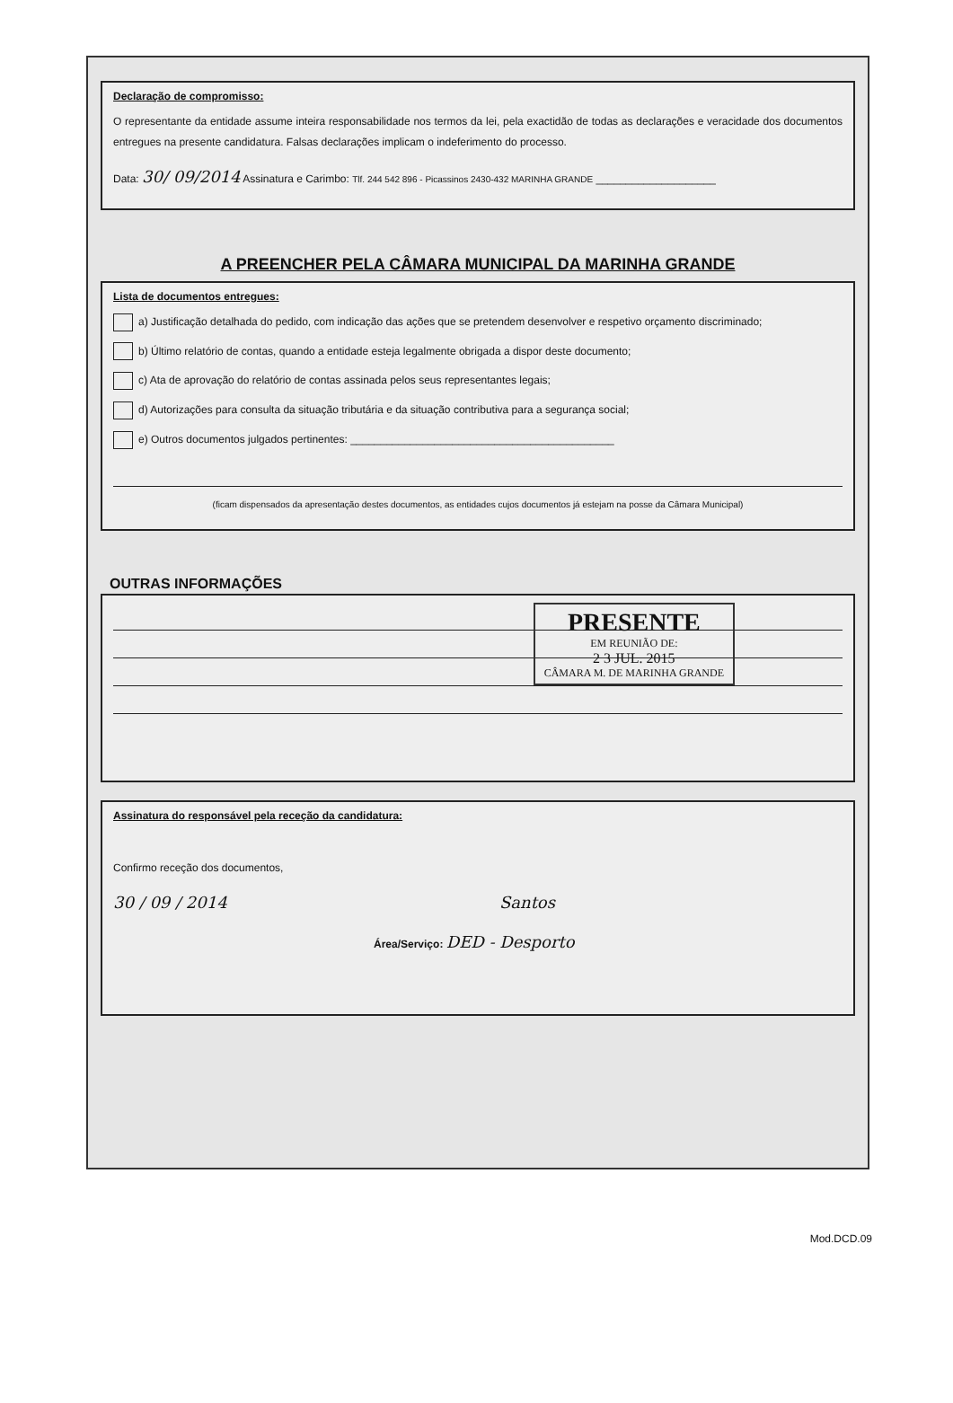Declaração de compromisso:
O representante da entidade assume inteira responsabilidade nos termos da lei, pela exactidão de todas as declarações e veracidade dos documentos entregues na presente candidatura. Falsas declarações implicam o indeferimento do processo.
Data: 30/ 09/2014 Assinatura e Carimbo: Tlf. 244 542 896 - Picassinos 2430-432 MARINHA GRANDE ____________________
A PREENCHER PELA CÂMARA MUNICIPAL DA MARINHA GRANDE
Lista de documentos entregues:
a) Justificação detalhada do pedido, com indicação das ações que se pretendem desenvolver e respetivo orçamento discriminado;
b) Último relatório de contas, quando a entidade esteja legalmente obrigada a dispor deste documento;
c) Ata de aprovação do relatório de contas assinada pelos seus representantes legais;
d) Autorizações para consulta da situação tributária e da situação contributiva para a segurança social;
e) Outros documentos julgados pertinentes: ____________________________________________
(ficam dispensados da apresentação destes documentos, as entidades cujos documentos já estejam na posse da Câmara Municipal)
OUTRAS INFORMAÇÕES
PRESENTE
EM REUNIÃO DE:
2 3 JUL. 2015
CÂMARA M. DE MARINHA GRANDE
Assinatura do responsável pela receção da candidatura:
Confirmo receção dos documentos,
30 / 09 / 2014 Santos
Área/Serviço: DED - Desporto
Mod.DCD.09